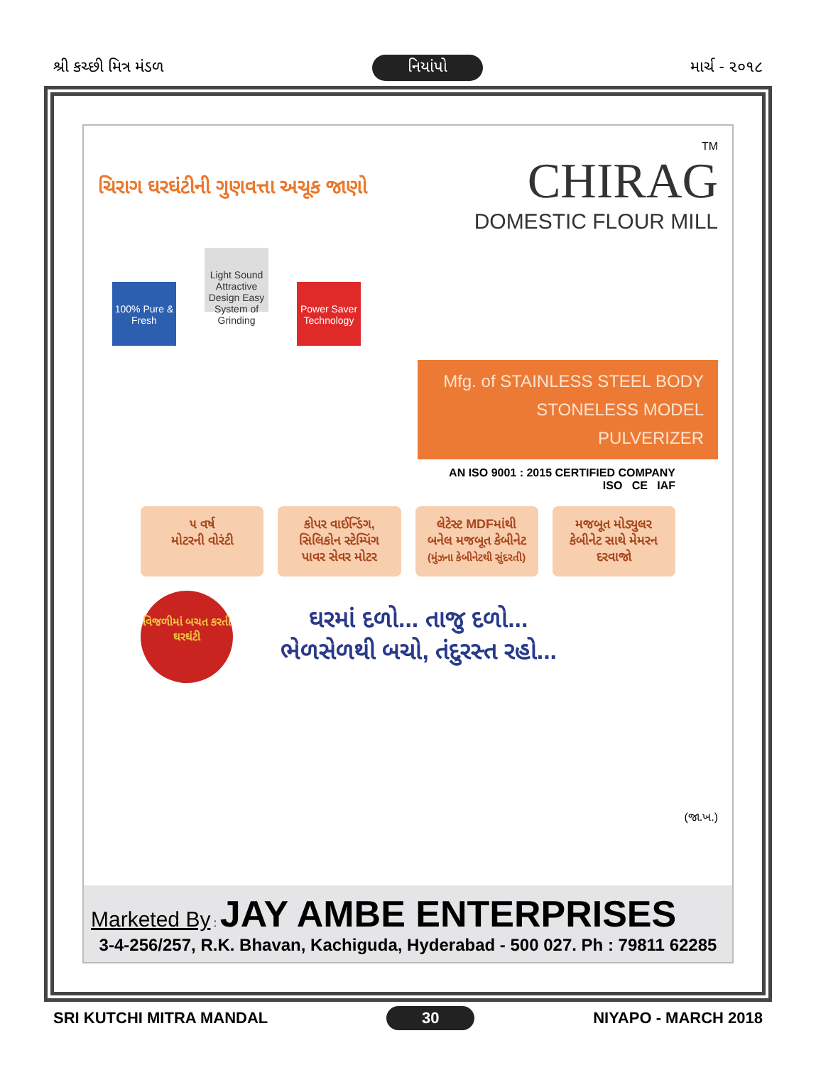શ્રી કચ્છી મિત્ર મંડળ નિયાંપો માર્ચ - ૨૦૧૮
ચિરાગ ઘરઘંટીની ગુણવત્તા અચૂક જાણો
TM
CHIRAG
DOMESTIC FLOUR MILL
100% Pure & Fresh Light Sound Attractive Design Easy System of Grinding Power Saver Technology
Mfg. of STAINLESS STEEL BODY
STONELESS MODEL
PULVERIZER
AN ISO 9001 : 2015 CERTIFIED COMPANY
ISO CE IAF
૫ વર્ષ
મોટરની વોરંટી
કોપર વાઈન્ડિંગ, સિલિકોન સ્ટેમ્પિંગ પાવર સેવર મોટર
લેટેસ્ટ MDFમાંથી બનેલ મજબૂત કેબીનેટ
(મુંઝના કેબીનેટથી સુંદરતી)
મજબૂત મોડ્યુલર કેબીનેટ સાથે મેમરન દરવાજો
વિજળીમાં બચત કરતી ઘરઘંટી
ઘરમાં દળો... તાજુ દળો...
ભેળસેળથી બચો, તંદુરસ્ત રહો...
(જા.ખ.)
Marketed By : JAY AMBE ENTERPRISES
3-4-256/257, R.K. Bhavan, Kachiguda, Hyderabad - 500 027. Ph : 79811 62285
SRI KUTCHI MITRA MANDAL 30 NIYAPO - MARCH 2018